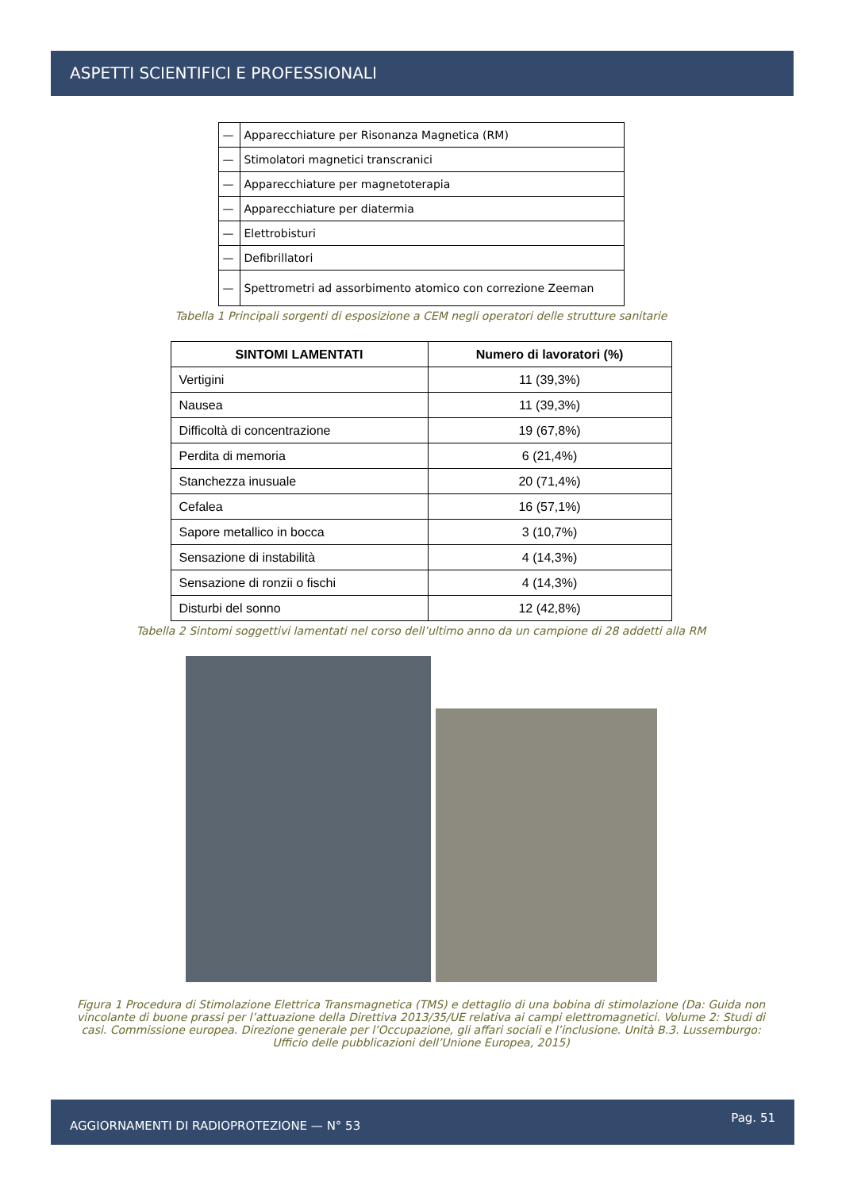ASPETTI SCIENTIFICI E PROFESSIONALI
| — | Apparecchiature per Risonanza Magnetica (RM) |
| — | Stimolatori magnetici transcranici |
| — | Apparecchiature per magnetoterapia |
| — | Apparecchiature per diatermia |
| — | Elettrobisturi |
| — | Defibrillatori |
| — | Spettrometri ad assorbimento atomico con correzione Zeeman |
Tabella 1 Principali sorgenti di esposizione a CEM negli operatori delle strutture sanitarie
| SINTOMI LAMENTATI | Numero di lavoratori (%) |
| --- | --- |
| Vertigini | 11 (39,3%) |
| Nausea | 11 (39,3%) |
| Difficoltà di concentrazione | 19 (67,8%) |
| Perdita di memoria | 6 (21,4%) |
| Stanchezza inusuale | 20 (71,4%) |
| Cefalea | 16 (57,1%) |
| Sapore metallico in bocca | 3 (10,7%) |
| Sensazione di instabilità | 4 (14,3%) |
| Sensazione di ronzii o fischi | 4 (14,3%) |
| Disturbi del sonno | 12 (42,8%) |
Tabella 2 Sintomi soggettivi lamentati nel corso dell’ultimo anno da un campione di 28 addetti alla RM
Figura 1 Procedura di Stimolazione Elettrica Transmagnetica (TMS) e dettaglio di una bobina di stimolazione (Da: Guida non vincolante di buone prassi per l’attuazione della Direttiva 2013/35/UE relativa ai campi elettromagnetici. Volume 2: Studi di casi. Commissione europea. Direzione generale per l’Occupazione, gli affari sociali e l’inclusione. Unità B.3. Lussemburgo: Ufficio delle pubblicazioni dell’Unione Europea, 2015)
AGGIORNAMENTI DI RADIOPROTEZIONE — N° 53 Pag. 51